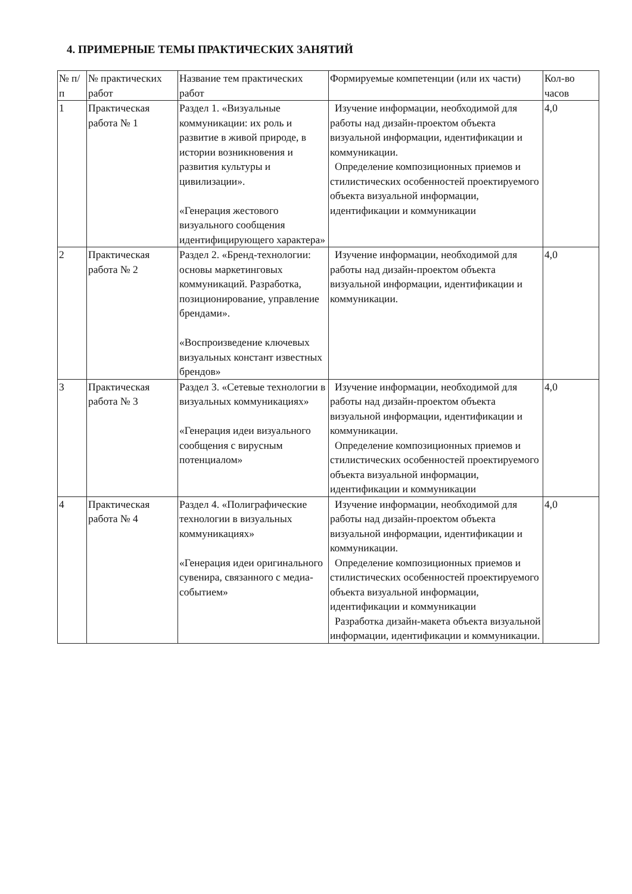4. ПРИМЕРНЫЕ ТЕМЫ ПРАКТИЧЕСКИХ ЗАНЯТИЙ
| № п/п | № практических работ | Название тем практических работ | Формируемые компетенции (или их части) | Кол-во часов |
| --- | --- | --- | --- | --- |
| 1 | Практическая работа № 1 | Раздел 1. «Визуальные коммуникации: их роль и развитие в живой природе, в истории возникновения и развития культуры и цивилизации». «Генерация жестового визуального сообщения идентифицирующего характера» | Изучение информации, необходимой для работы над дизайн-проектом объекта визуальной информации, идентификации и коммуникации. Определение композиционных приемов и стилистических особенностей проектируемого объекта визуальной информации, идентификации и коммуникации | 4,0 |
| 2 | Практическая работа № 2 | Раздел 2. «Бренд-технологии: основы маркетинговых коммуникаций. Разработка, позиционирование, управление брендами». «Воспроизведение ключевых визуальных констант известных брендов» | Изучение информации, необходимой для работы над дизайн-проектом объекта визуальной информации, идентификации и коммуникации. | 4,0 |
| 3 | Практическая работа № 3 | Раздел 3. «Сетевые технологии в визуальных коммуникациях» «Генерация идеи визуального сообщения с вирусным потенциалом» | Изучение информации, необходимой для работы над дизайн-проектом объекта визуальной информации, идентификации и коммуникации. Определение композиционных приемов и стилистических особенностей проектируемого объекта визуальной информации, идентификации и коммуникации | 4,0 |
| 4 | Практическая работа № 4 | Раздел 4. «Полиграфические технологии в визуальных коммуникациях» «Генерация идеи оригинального сувенира, связанного с медиа-событием» | Изучение информации, необходимой для работы над дизайн-проектом объекта визуальной информации, идентификации и коммуникации. Определение композиционных приемов и стилистических особенностей проектируемого объекта визуальной информации, идентификации и коммуникации Разработка дизайн-макета объекта визуальной информации, идентификации и коммуникации. | 4,0 |